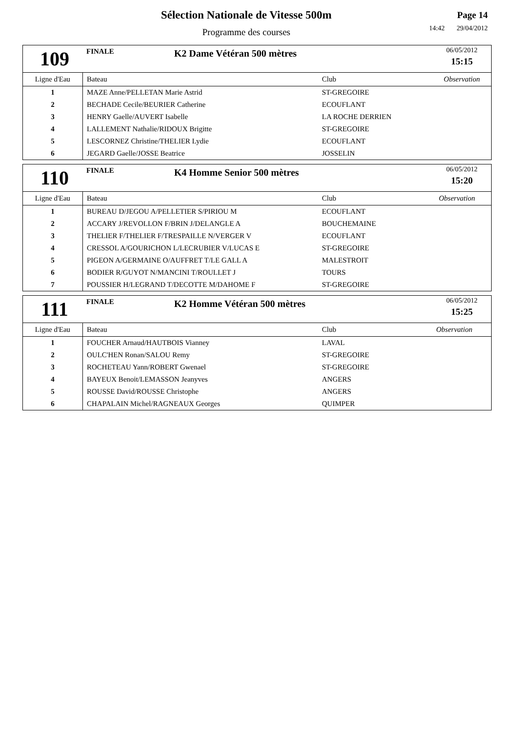Sélection Nationale de Vitesse 500m
Programme des courses
Page 14
14:42 29/04/2012
109
FINALE
K2 Dame Vétéran 500 mètres
06/05/2012
15:15
| Ligne d'Eau | Bateau | Club | Observation |
| --- | --- | --- | --- |
| 1 | MAZE Anne/PELLETAN Marie Astrid | ST-GREGOIRE | |
| 2 | BECHADE Cecile/BEURIER Catherine | ECOUFLANT | |
| 3 | HENRY Gaelle/AUVERT Isabelle | LA ROCHE DERRIEN | |
| 4 | LALLEMENT Nathalie/RIDOUX Brigitte | ST-GREGOIRE | |
| 5 | LESCORNEZ Christine/THELIER Lydie | ECOUFLANT | |
| 6 | JEGARD Gaelle/JOSSE Beatrice | JOSSELIN | |
110
FINALE
K4 Homme Senior 500 mètres
06/05/2012
15:20
| Ligne d'Eau | Bateau | Club | Observation |
| --- | --- | --- | --- |
| 1 | BUREAU D/JEGOU A/PELLETIER S/PIRIOU M | ECOUFLANT | |
| 2 | ACCARY J/REVOLLON F/BRIN J/DELANGLE A | BOUCHEMAINE | |
| 3 | THELIER F/THELIER F/TRESPAILLE N/VERGER V | ECOUFLANT | |
| 4 | CRESSOL A/GOURICHON L/LECRUBIER V/LUCAS E | ST-GREGOIRE | |
| 5 | PIGEON A/GERMAINE O/AUFFRET T/LE GALL A | MALESTROIT | |
| 6 | BODIER R/GUYOT N/MANCINI T/ROULLET J | TOURS | |
| 7 | POUSSIER H/LEGRAND T/DECOTTE M/DAHOME F | ST-GREGOIRE | |
111
FINALE
K2 Homme Vétéran 500 mètres
06/05/2012
15:25
| Ligne d'Eau | Bateau | Club | Observation |
| --- | --- | --- | --- |
| 1 | FOUCHER Arnaud/HAUTBOIS Vianney | LAVAL | |
| 2 | OULC'HEN Ronan/SALOU Remy | ST-GREGOIRE | |
| 3 | ROCHETEAU Yann/ROBERT Gwenael | ST-GREGOIRE | |
| 4 | BAYEUX Benoit/LEMASSON Jeanyves | ANGERS | |
| 5 | ROUSSE David/ROUSSE Christophe | ANGERS | |
| 6 | CHAPALAIN Michel/RAGNEAUX Georges | QUIMPER | |